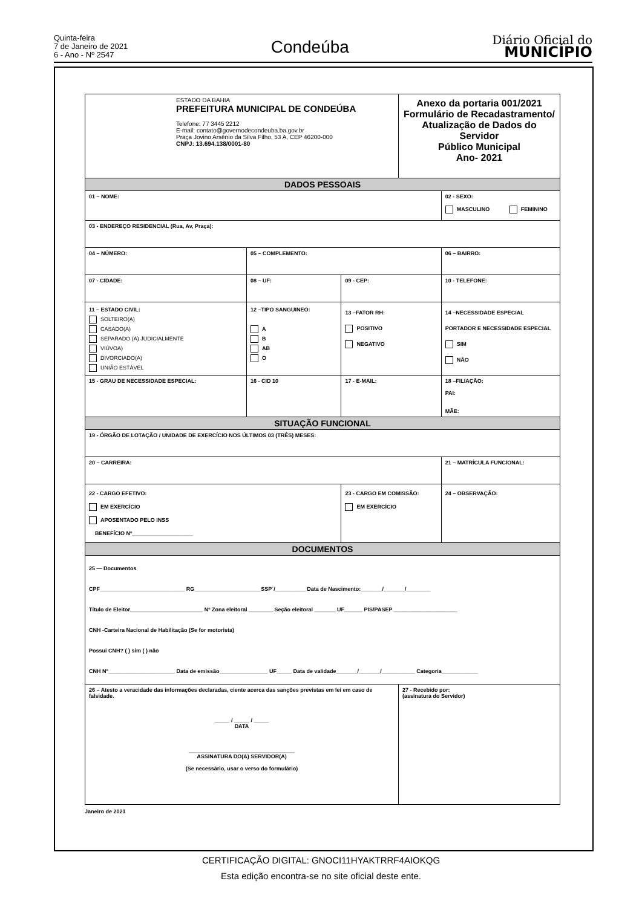Quinta-feira
7 de Janeiro de 2021
6 - Ano - Nº 2547
Condeúba
Diário Oficial do
MUNICÍPIO
| ESTADO DA BAHIA PREFEITURA MUNICIPAL DE CONDEÚBA Telefone: 77 3445 2212 E-mail: contato@governodecondeuba.ba.gov.br Praça Jovino Arsênio da Silva Filho, 53 A, CEP 46200-000 CNPJ: 13.694.138/0001-80 | | | | Anexo da portaria 001/2021 Formulário de Recadastramento/ Atualização de Dados do Servidor Público Municipal Ano- 2021 | |
| DADOS PESSOAIS | | | | | |
| 01 – NOME: | | | | | 02 - SEXO: MASCULINO FEMININO |
| 03 - ENDEREÇO RESIDENCIAL (Rua, Av, Praça): | | | | | |
| 04 – NÚMERO: | 05 – COMPLEMENTO: | | | | 06 – BAIRRO: |
| 07 - CIDADE: | | 08 – UF: | 09 - CEP: | | 10 - TELEFONE: |
| 11 – ESTADO CIVIL: SOLTEIRO(A) CASADO(A) SEPARADO (A) JUDICIALMENTE VIÚVOA) DIVORCIADO(A) UNIÃO ESTÁVEL | | 12 –TIPO SANGUINEO: A B AB O | 13 –FATOR RH: POSITIVO NEGATIVO | | 14 –NECESSIDADE ESPECIAL PORTADOR E NECESSIDADE ESPECIAL SIM NÃO |
| 15 - GRAU DE NECESSIDADE ESPECIAL: | | 16 - CID 10 | 17 - E-MAIL: | | 18 –FILIAÇÃO: PAI: MÃE: |
| SITUAÇÃO FUNCIONAL | | | | | |
| 19 - ÓRGÃO DE LOTAÇÃO / UNIDADE DE EXERCÍCIO NOS ÚLTIMOS 03 (TRÊS) MESES: | | | | | |
| 20 – CARREIRA: | | | | | 21 – MATRÍCULA FUNCIONAL: |
| 22 - CARGO EFETIVO: EM EXERCÍCIO APOSENTADO PELO INSS BENEFÍCIO Nº____________________ | | | 23 - CARGO EM COMISSÃO: EM EXERCÍCIO | | 24 – OBSERVAÇÃO: |
| DOCUMENTOS | | | | | |
| 25 — Documentos CPF____________________________ RG______________________SSP´/__________ Data de Nascimento:_______/_______/________ Título de Eleitor________________________ Nº Zona eleitoral ________ Seção eleitoral _______ UF______ PIS/PASEP _____________________ CNH -Carteira Nacional de Habilitação (Se for motorista) Possui CNH? ( ) sim ( ) não CNH Nº______________________ Data de emissão________________ UF_____ Data de validade_______/_______/___________ Categoria____________ | | | | | |
| 26 – Atesto a veracidade das informações declaradas, ciente acerca das sanções previstas em lei em caso de falsidade. _____ / _____ / _____ DATA ___________________________________ ASSINATURA DO(A) SERVIDOR(A) (Se necessário, usar o verso do formulário) | | | | 27 - Recebido por: (assinatura do Servidor) | |
Janeiro de 2021
CERTIFICAÇÃO DIGITAL: GNOCI11HYAKTRRF4AIOKQG
Esta edição encontra-se no site oficial deste ente.